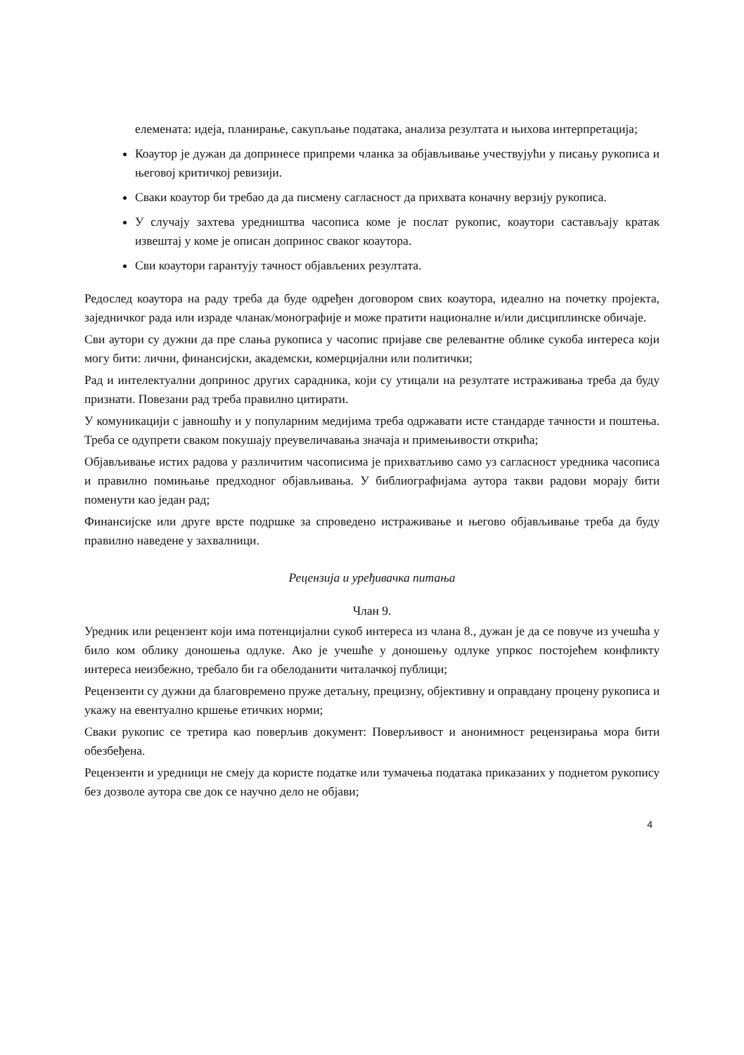елемената: идеја, планирање, сакупљање података, анализа резултата и њихова интерпретација;
Коаутор је дужан да допринесе припреми чланка за објављивање учествујући у писању рукописа и његовој критичкој ревизији.
Сваки коаутор би требао да да писмену сагласност да прихвата коначну верзију рукописа.
У случају захтева уредништва часописа коме је послат рукопис, коаутори састављају кратак извештај у коме је описан допринос сваког коаутора.
Сви коаутори гарантују тачност објављених резултата.
Редослед коаутора на раду треба да буде одређен договором свих коаутора, идеално на почетку пројекта, заједничког рада или израде чланак/монографије и може пратити националне и/или дисциплинске обичаје.
Сви аутори су дужни да пре слања рукописа у часопис пријаве све релевантне облике сукоба интереса који могу бити: лични, финансијски, академски, комерцијални или политички;
Рад и интелектуални допринос других сарадника, који су утицали на резултате истраживања треба да буду признати. Повезани рад треба правилно цитирати.
У комуникацији с јавношћу и у популарним медијима треба одржавати исте стандарде тачности и поштења. Треба се одупрети сваком покушају преувеличавања значаја и примењивости открића;
Објављивање истих радова у различитим часописима је прихватљиво само уз сагласност уредника часописа и правилно помињање предходног објављивања. У библиографијама аутора такви радови морају бити поменути као један рад;
Финансијске или друге врсте подршке за спроведено истраживање и његово објављивање треба да буду правилно наведене у захвалници.
Рецензија и уређивачка питања
Члан 9.
Уредник или рецензент који има потенцијални сукоб интереса из члана 8., дужан је да се повуче из учешћа у било ком облику доношења одлуке. Ако је учешће у доношењу одлуке упркос постојећем конфликту интереса неизбежно, требало би га обелоданити читалачкој публици;
Рецензенти су дужни да благовремено пруже детаљну, прецизну, објективну и оправдану процену рукописа и укажу на евентуално кршење етичких норми;
Сваки рукопис се третира као поверљив документ: Поверљивост и анонимност рецензирања мора бити обезбеђена.
Рецензенти и уредници не смеју да користе податке или тумачења података приказаних у поднетом рукопису без дозволе аутора све док се научно дело не објави;
4